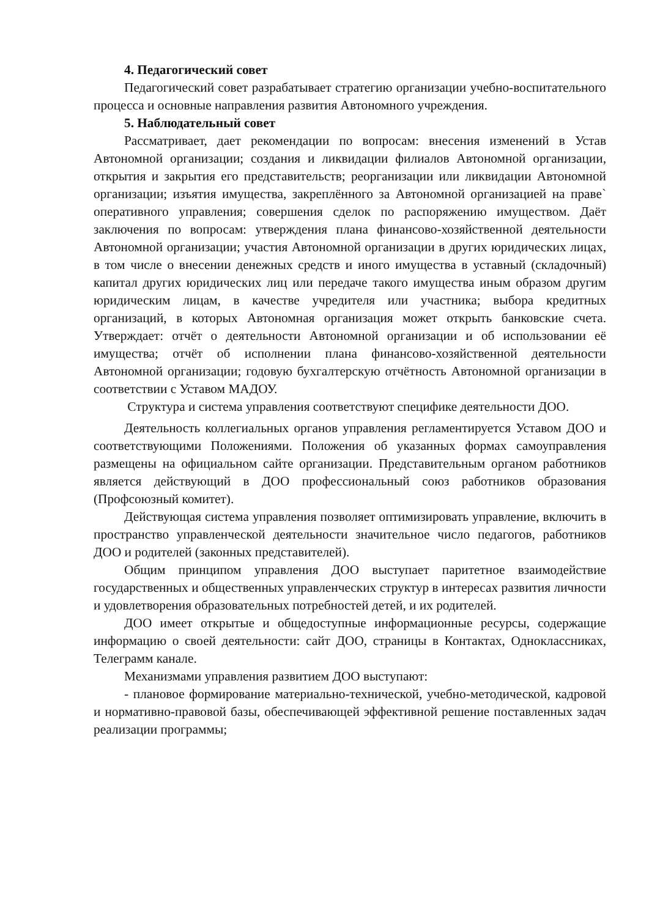4. Педагогический совет
Педагогический совет разрабатывает стратегию организации учебно-воспитательного процесса и основные направления развития Автономного учреждения.
5. Наблюдательный совет
Рассматривает, дает рекомендации по вопросам: внесения изменений в Устав Автономной организации; создания и ликвидации филиалов Автономной организации, открытия и закрытия его представительств; реорганизации или ликвидации Автономной организации; изъятия имущества, закреплённого за Автономной организацией на праве` оперативного управления; совершения сделок по распоряжению имуществом. Даёт заключения по вопросам: утверждения плана финансово-хозяйственной деятельности Автономной организации; участия Автономной организации в других юридических лицах, в том числе о внесении денежных средств и иного имущества в уставный (складочный) капитал других юридических лиц или передаче такого имущества иным образом другим юридическим лицам, в качестве учредителя или участника; выбора кредитных организаций, в которых Автономная организация может открыть банковские счета. Утверждает: отчёт о деятельности Автономной организации и об использовании её имущества; отчёт об исполнении плана финансово-хозяйственной деятельности Автономной организации; годовую бухгалтерскую отчётность Автономной организации в соответствии с Уставом МАДОУ.
Структура и система управления соответствуют специфике деятельности ДОО.
Деятельность коллегиальных органов управления регламентируется Уставом ДОО и соответствующими Положениями. Положения об указанных формах самоуправления размещены на официальном сайте организации. Представительным органом работников является действующий в ДОО профессиональный союз работников образования (Профсоюзный комитет).
Действующая система управления позволяет оптимизировать управление, включить в пространство управленческой деятельности значительное число педагогов, работников ДОО и родителей (законных представителей).
Общим принципом управления ДОО выступает паритетное взаимодействие государственных и общественных управленческих структур в интересах развития личности и удовлетворения образовательных потребностей детей, и их родителей.
ДОО имеет открытые и общедоступные информационные ресурсы, содержащие информацию о своей деятельности: сайт ДОО, страницы в Контактах, Одноклассниках, Телеграмм канале.
Механизмами управления развитием ДОО выступают:
- плановое формирование материально-технической, учебно-методической, кадровой и нормативно-правовой базы, обеспечивающей эффективной решение поставленных задач реализации программы;